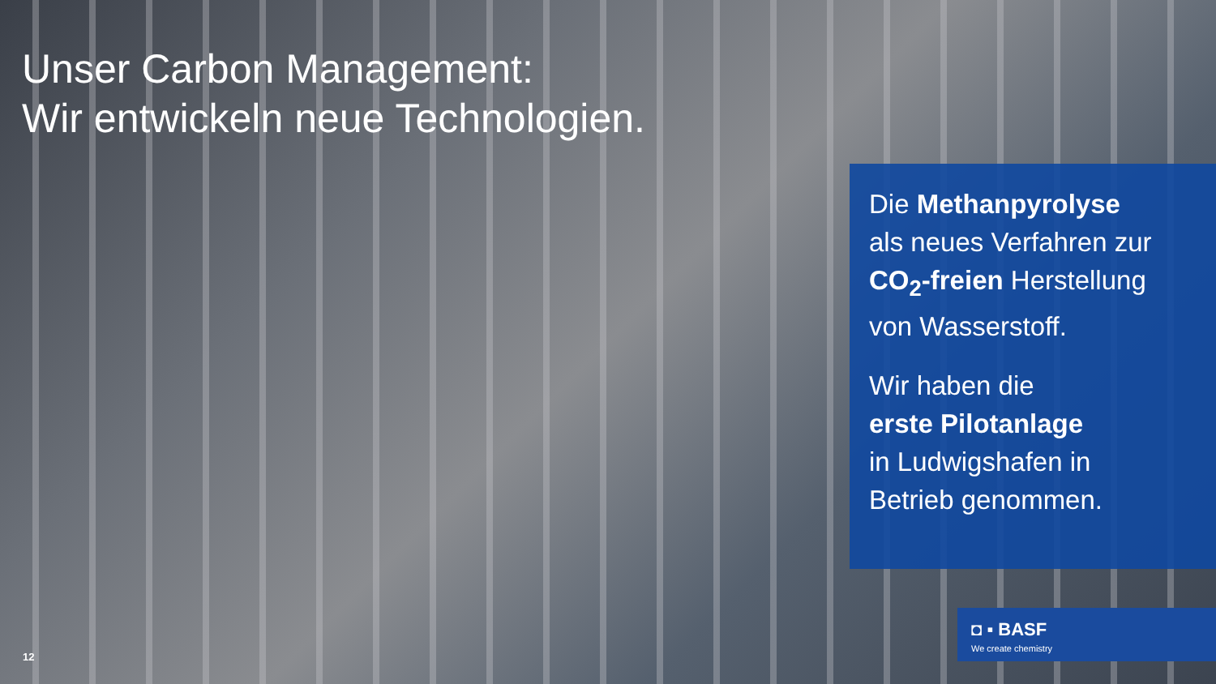Unser Carbon Management:
Wir entwickeln neue Technologien.
Die Methanpyrolyse
als neues Verfahren zur
CO<sub>2</sub>-freien Herstellung
von Wasserstoff.
Wir haben die
erste Pilotanlage
in Ludwigshafen in
Betrieb genommen.
◘ ▪ BASF
We create chemistry
12